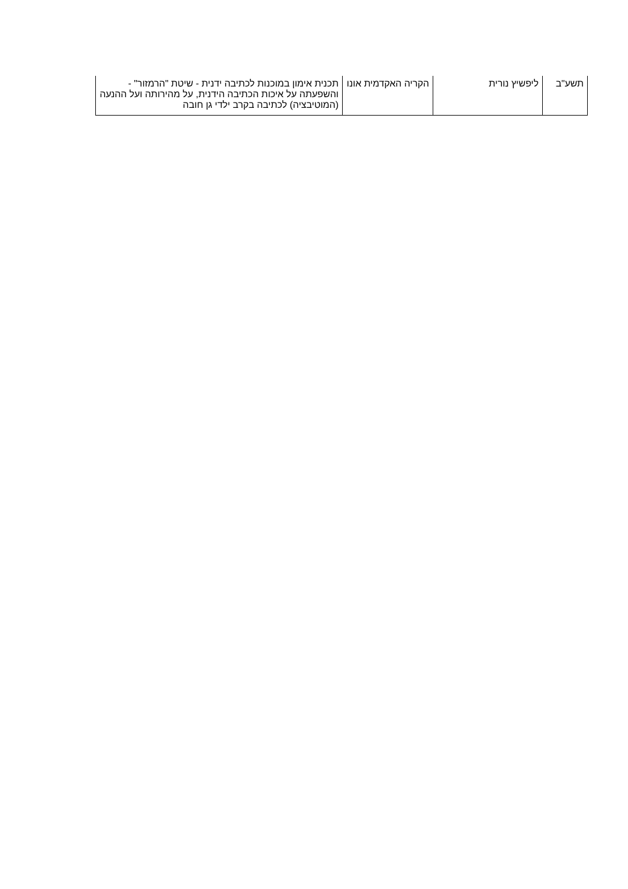| תשע"ב | ליפשיץ נורית | הקריה האקדמית אונו | תכנית אימון במוכנות לכתיבה ידנית - שיטת "הרמזור" - והשפעתה על איכות הכתיבה הידנית, על מהירותה ועל ההנעה (המוטיבציה) לכתיבה בקרב ילדי גן חובה |